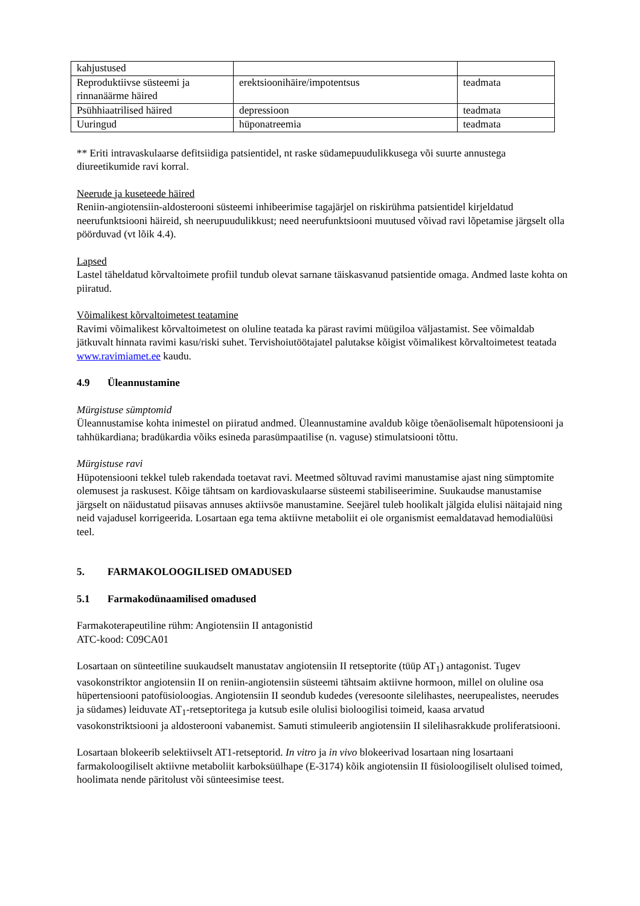| kahjustused | | |
| Reproduktiivse süsteemi ja rinnanäärme häired | erektsioonihäire/impotentsus | teadmata |
| Psühhiaatrilised häired | depressioon | teadmata |
| Uuringud | hüponatreemia | teadmata |
** Eriti intravaskulaarse defitsiidiga patsientidel, nt raske südamepuudulikkusega või suurte annustega diureetikumide ravi korral.
Neerude ja kuseteede häired
Reniin-angiotensiin-aldosterooni süsteemi inhibeerimise tagajärjel on riskirühma patsientidel kirjeldatud neerufunktsiooni häireid, sh neerupuudulikkust; need neerufunktsiooni muutused võivad ravi lõpetamise järgselt olla pöörduvad (vt lõik 4.4).
Lapsed
Lastel täheldatud kõrvaltoimete profiil tundub olevat sarnane täiskasvanud patsientide omaga. Andmed laste kohta on piiratud.
Võimalikest kõrvaltoimetest teatamine
Ravimi võimalikest kõrvaltoimetest on oluline teatada ka pärast ravimi müügiloa väljastamist. See võimaldab jätkuvalt hinnata ravimi kasu/riski suhet. Tervishoiutöötajatel palutakse kõigist võimalikest kõrvaltoimetest teatada www.ravimiamet.ee kaudu.
4.9 Üleannustamine
Mürgistuse sümptomid
Üleannustamise kohta inimestel on piiratud andmed. Üleannustamine avaldub kõige tõenäolisemalt hüpotensiooni ja tahhükardiana; bradükardia võiks esineda parasümpaatilise (n. vaguse) stimulatsiooni tõttu.
Mürgistuse ravi
Hüpotensiooni tekkel tuleb rakendada toetavat ravi. Meetmed sõltuvad ravimi manustamise ajast ning sümptomite olemusest ja raskusest. Kõige tähtsam on kardiovaskulaarse süsteemi stabiliseerimine. Suukaudse manustamise järgselt on näidustatud piisavas annuses aktiivsöe manustamine. Seejärel tuleb hoolikalt jälgida elulisi näitajaid ning neid vajadusel korrigeerida. Losartaan ega tema aktiivne metaboliit ei ole organismist eemaldatavad hemodialüüsi teel.
5. FARMAKOLOOGILISED OMADUSED
5.1 Farmakodünaamilised omadused
Farmakoterapeutiline rühm: Angiotensiin II antagonistid
ATC-kood: C09CA01
Losartaan on sünteetiline suukaudselt manustatav angiotensiin II retseptorite (tüüp AT<sub>1</sub>) antagonist. Tugev vasokonstriktor angiotensiin II on reniin-angiotensiin süsteemi tähtsaim aktiivne hormoon, millel on oluline osa hüpertensiooni patofüsioloogias. Angiotensiin II seondub kudedes (veresoonte silelihastes, neerupealistes, neerudes ja südames) leiduvate AT<sub>1</sub>-retseptoritega ja kutsub esile olulisi bioloogilisi toimeid, kaasa arvatud vasokonstriktsiooni ja aldosterooni vabanemist. Samuti stimuleerib angiotensiin II silelihasrakkude proliferatsiooni.
Losartaan blokeerib selektiivselt AT1-retseptorid. In vitro ja in vivo blokeerivad losartaan ning losartaani farmakoloogiliselt aktiivne metaboliit karboksüülhape (E-3174) kõik angiotensiin II füsioloogiliselt olulised toimed, hoolimata nende päritolust või sünteesimise teest.